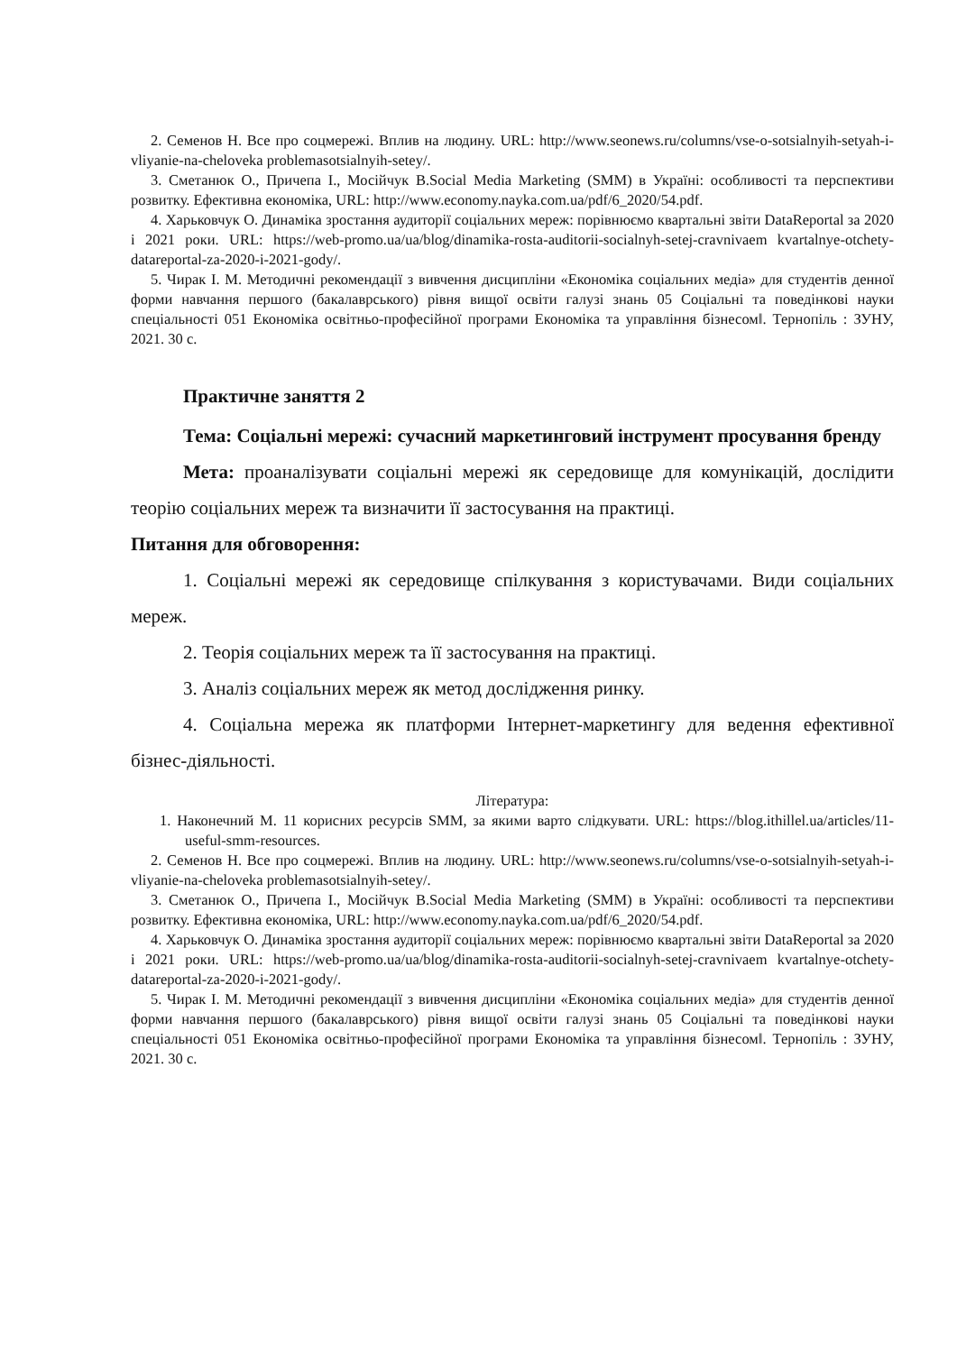2. Семенов Н. Все про соцмережі. Вплив на людину. URL: http://www.seonews.ru/columns/vse-o-sotsialnyih-setyah-i-vliyanie-na-cheloveka problemasotsialnyih-setey/.
3. Сметанюк О., Причепа І., Мосійчук В.Social Media Marketing (SMM) в Україні: особливості та перспективи розвитку. Ефективна економіка, URL: http://www.economy.nayka.com.ua/pdf/6_2020/54.pdf.
4. Харьковчук О. Динаміка зростання аудиторії соціальних мереж: порівнюємо квартальні звіти DataReportal за 2020 і 2021 роки. URL: https://web-promo.ua/ua/blog/dinamika-rosta-auditorii-socialnyh-setej-cravnivaem kvartalnye-otchety-datareportal-za-2020-i-2021-gody/.
5. Чирак І. М. Методичні рекомендації з вивчення дисципліни «Економіка соціальних медіа» для студентів денної форми навчання першого (бакалаврського) рівня вищої освіти галузі знань 05 Соціальні та поведінкові науки спеціальності 051 Економіка освітньо-професійної програми Економіка та управління бізнесом‖. Тернопіль : ЗУНУ, 2021. 30 с.
Практичне заняття 2
Тема: Соціальні мережі: сучасний маркетинговий інструмент просування бренду
Мета: проаналізувати соціальні мережі як середовище для комунікацій, дослідити теорію соціальних мереж та визначити її застосування на практиці.
Питання для обговорення:
1. Соціальні мережі як середовище спілкування з користувачами. Види соціальних мереж.
2. Теорія соціальних мереж та її застосування на практиці.
3. Аналіз соціальних мереж як метод дослідження ринку.
4. Соціальна мережа як платформи Інтернет-маркетингу для ведення ефективної бізнес-діяльності.
Література:
1. Наконечний М. 11 корисних ресурсів SMM, за якими варто слідкувати. URL: https://blog.ithillel.ua/articles/11-useful-smm-resources.
2. Семенов Н. Все про соцмережі. Вплив на людину. URL: http://www.seonews.ru/columns/vse-o-sotsialnyih-setyah-i-vliyanie-na-cheloveka problemasotsialnyih-setey/.
3. Сметанюк О., Причепа І., Мосійчук В.Social Media Marketing (SMM) в Україні: особливості та перспективи розвитку. Ефективна економіка, URL: http://www.economy.nayka.com.ua/pdf/6_2020/54.pdf.
4. Харьковчук О. Динаміка зростання аудиторії соціальних мереж: порівнюємо квартальні звіти DataReportal за 2020 і 2021 роки. URL: https://web-promo.ua/ua/blog/dinamika-rosta-auditorii-socialnyh-setej-cravnivaem kvartalnye-otchety-datareportal-za-2020-i-2021-gody/.
5. Чирак І. М. Методичні рекомендації з вивчення дисципліни «Економіка соціальних медіа» для студентів денної форми навчання першого (бакалаврського) рівня вищої освіти галузі знань 05 Соціальні та поведінкові науки спеціальності 051 Економіка освітньо-професійної програми Економіка та управління бізнесом‖. Тернопіль : ЗУНУ, 2021. 30 с.